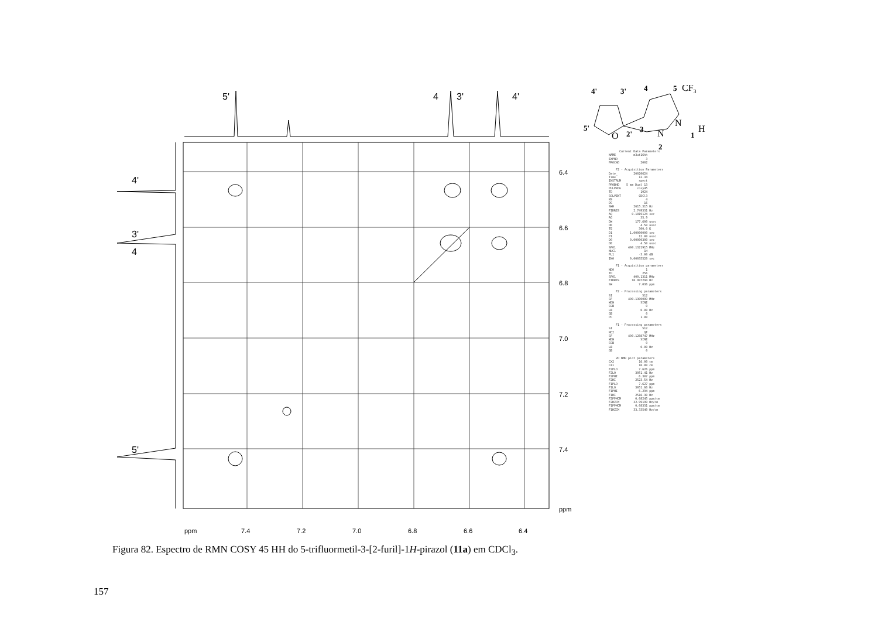5'
4
3'
4'
4'
3'
4
5'
6.4
6.6
6.8
7.0
7.2
7.4
ppm
ppm
7.4
7.2
7.0
6.8
6.6
6.4
4'
3'
4
5
CF3
5'
2'
3
1
2
O
N
N
H
Current Data Parameters NAME m3ut16hh EXPNO 3 PROCNO 2002 F2 - Acquisition Parameters Date_ 20020624 Time 12.34 INSTRUM spect PROBHD 5 mm Dual 13 PULPROG cosy45 TD 1024 SOLVENT CDCl3 NS 4 DS 16 SWH 2615.315 Hz FIDRES 2.749331 Hz AQ 0.1819124 sec RG 35.9 DW 177.600 usec DE 4.50 usec TE 300.0 K D1 1.00000000 sec P1 12.00 usec D0 0.00000300 sec DE 4.50 usec SFO1 400.1321915 MHz NUC1 1H PL1 -3.00 dB IN0 0.00035520 sec F1 - Acquisition parameters ND0 1 TD 256 SFO1 400.1311 MHz FIDRES 10.997294 Hz SW 7.036 ppm F2 - Processing parameters SI 512 SF 400.1300089 MHz WDW SINE SSB 0 LB 0.00 Hz GB 0 PC 1.00 F1 - Processing parameters SI 512 MC2 QF SF 400.1288747 MHz WDW SINE SSB 0 LB 0.00 Hz GB 0 2D NMR plot parameters CX2 16.00 cm CX1 16.00 cm F2PLO 7.626 ppm F2LO 3051.41 Hz F2PHI 6.307 ppm F2HI 2523.54 Hz F1PLO 7.627 ppm F1LO 3051.66 Hz F1PHI 6.294 ppm F1HI 2516.30 Hz F2PPMCM 0.08245 ppm/cm F2HZCM 32.99199 Hz/cm F1PPMCM 0.08331 ppm/cm F1HZCM 33.33540 Hz/cm
Figura 82. Espectro de RMN COSY 45 HH do 5-trifluormetil-3-[2-furil]-1H-pirazol (11a) em CDCl<sub>3</sub>.
157